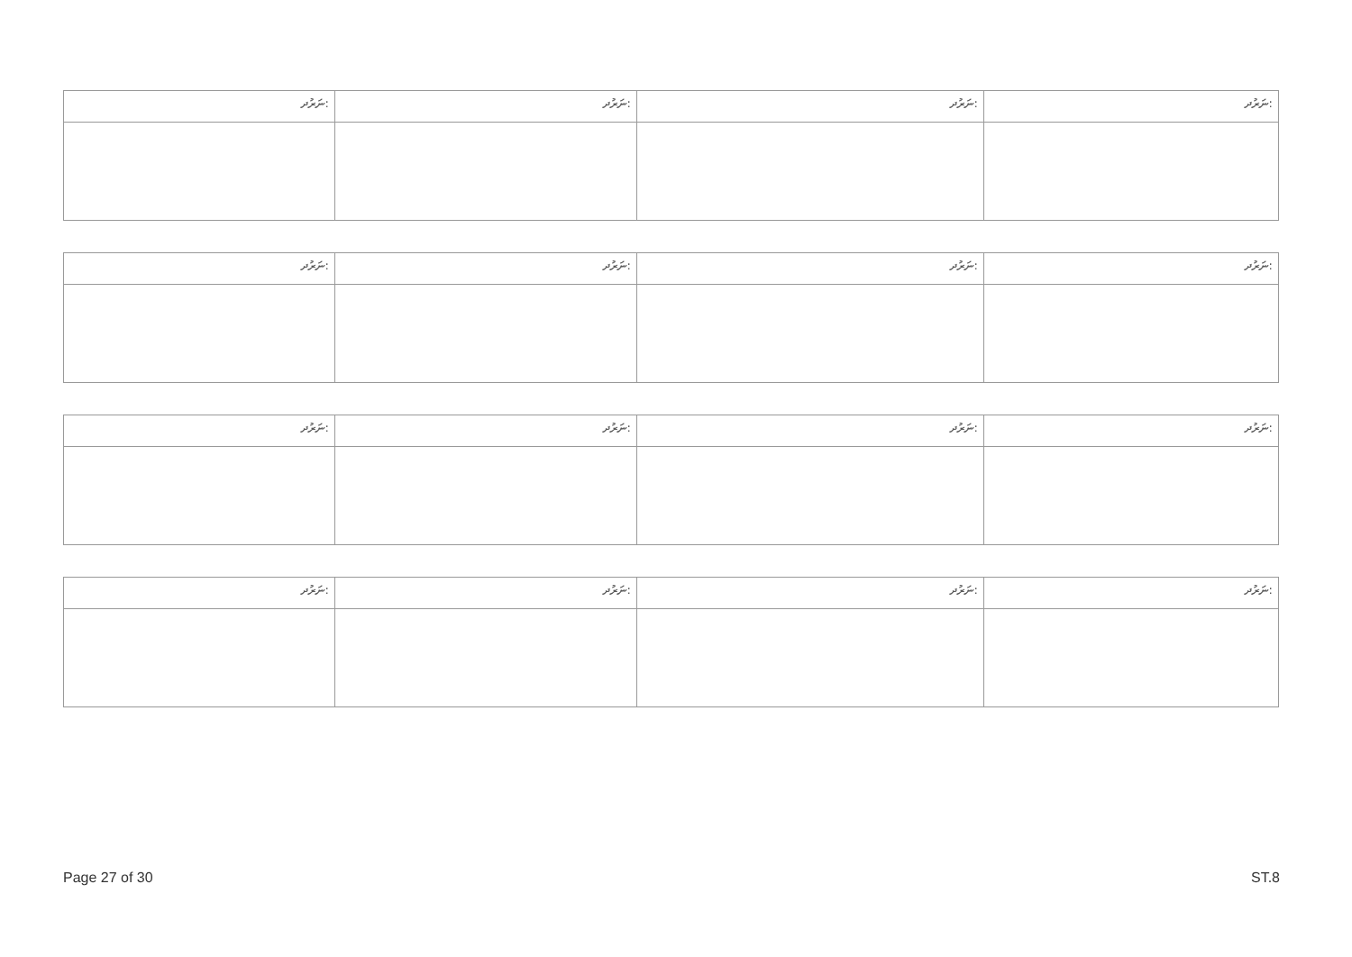| ނަރުދ: | ނަރުދ: | ނަރުދ: | ނަރުދ: |
| --- | --- | --- | --- |
| ނަރުދ: | ނަރުދ: | ނަރުދ: | ނަރުދ: |
| --- | --- | --- | --- |
| ނަރުދ: | ނަރުދ: | ނަރުދ: | ނަރުދ: |
| --- | --- | --- | --- |
| ނަރުދ: | ނަރުދ: | ނަރުދ: | ނަރުދ: |
| --- | --- | --- | --- |
Page 27 of 30 ST.8